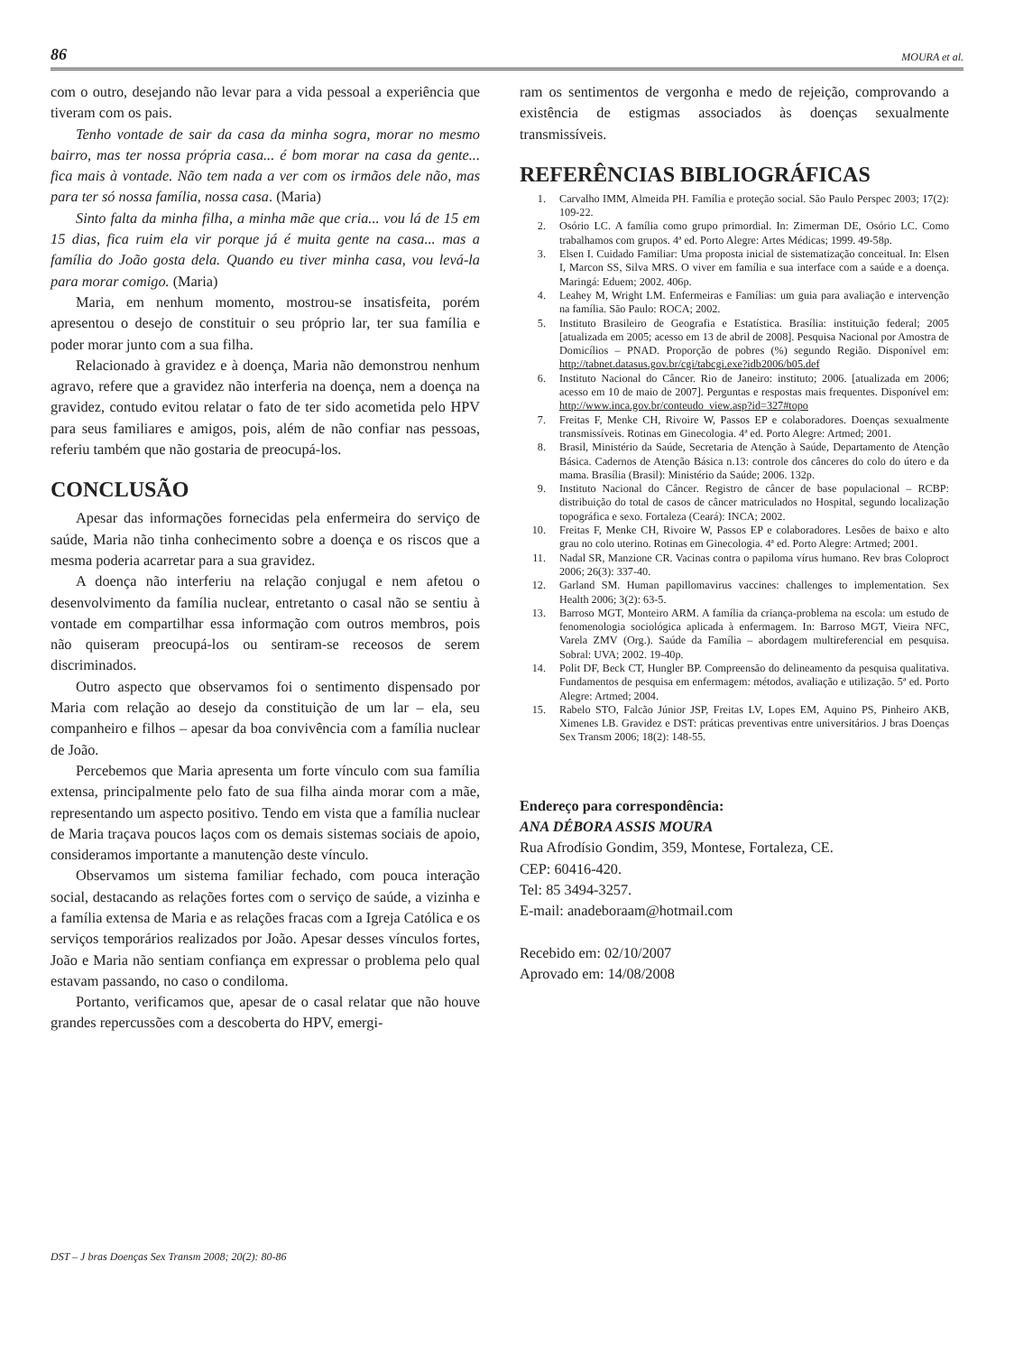86 MOURA et al.
com o outro, desejando não levar para a vida pessoal a experiência que tiveram com os pais.
Tenho vontade de sair da casa da minha sogra, morar no mesmo bairro, mas ter nossa própria casa... é bom morar na casa da gente... fica mais à vontade. Não tem nada a ver com os irmãos dele não, mas para ter só nossa família, nossa casa. (Maria)
Sinto falta da minha filha, a minha mãe que cria... vou lá de 15 em 15 dias, fica ruim ela vir porque já é muita gente na casa... mas a família do João gosta dela. Quando eu tiver minha casa, vou levá-la para morar comigo. (Maria)
Maria, em nenhum momento, mostrou-se insatisfeita, porém apresentou o desejo de constituir o seu próprio lar, ter sua família e poder morar junto com a sua filha.
Relacionado à gravidez e à doença, Maria não demonstrou nenhum agravo, refere que a gravidez não interferia na doença, nem a doença na gravidez, contudo evitou relatar o fato de ter sido acometida pelo HPV para seus familiares e amigos, pois, além de não confiar nas pessoas, referiu também que não gostaria de preocupá-los.
CONCLUSÃO
Apesar das informações fornecidas pela enfermeira do serviço de saúde, Maria não tinha conhecimento sobre a doença e os riscos que a mesma poderia acarretar para a sua gravidez.
A doença não interferiu na relação conjugal e nem afetou o desenvolvimento da família nuclear, entretanto o casal não se sentiu à vontade em compartilhar essa informação com outros membros, pois não quiseram preocupá-los ou sentiram-se receosos de serem discriminados.
Outro aspecto que observamos foi o sentimento dispensado por Maria com relação ao desejo da constituição de um lar – ela, seu companheiro e filhos – apesar da boa convivência com a família nuclear de João.
Percebemos que Maria apresenta um forte vínculo com sua família extensa, principalmente pelo fato de sua filha ainda morar com a mãe, representando um aspecto positivo. Tendo em vista que a família nuclear de Maria traçava poucos laços com os demais sistemas sociais de apoio, consideramos importante a manutenção deste vínculo.
Observamos um sistema familiar fechado, com pouca interação social, destacando as relações fortes com o serviço de saúde, a vizinha e a família extensa de Maria e as relações fracas com a Igreja Católica e os serviços temporários realizados por João. Apesar desses vínculos fortes, João e Maria não sentiam confiança em expressar o problema pelo qual estavam passando, no caso o condiloma.
Portanto, verificamos que, apesar de o casal relatar que não houve grandes repercussões com a descoberta do HPV, emergi-
ram os sentimentos de vergonha e medo de rejeição, comprovando a existência de estigmas associados às doenças sexualmente transmissíveis.
REFERÊNCIAS BIBLIOGRÁFICAS
1. Carvalho IMM, Almeida PH. Família e proteção social. São Paulo Perspec 2003; 17(2): 109-22.
2. Osório LC. A família como grupo primordial. In: Zimerman DE, Osório LC. Como trabalhamos com grupos. 4ª ed. Porto Alegre: Artes Médicas; 1999. 49-58p.
3. Elsen I. Cuidado Familiar: Uma proposta inicial de sistematização conceitual. In: Elsen I, Marcon SS, Silva MRS. O viver em família e sua interface com a saúde e a doença. Maringá: Eduem; 2002. 406p.
4. Leahey M, Wright LM. Enfermeiras e Famílias: um guia para avaliação e intervenção na família. São Paulo: ROCA; 2002.
5. Instituto Brasileiro de Geografia e Estatística. Brasília: instituição federal; 2005 [atualizada em 2005; acesso em 13 de abril de 2008]. Pesquisa Nacional por Amostra de Domicílios – PNAD. Proporção de pobres (%) segundo Região. Disponível em: http://tabnet.datasus.gov.br/cgi/tabcgi.exe?idb2006/b05.def
6. Instituto Nacional do Câncer. Rio de Janeiro: instituto; 2006. [atualizada em 2006; acesso em 10 de maio de 2007]. Perguntas e respostas mais frequentes. Disponível em: http://www.inca.gov.br/conteudo_view.asp?id=327#topo
7. Freitas F, Menke CH, Rivoire W, Passos EP e colaboradores. Doenças sexualmente transmissíveis. Rotinas em Ginecologia. 4ª ed. Porto Alegre: Artmed; 2001.
8. Brasil, Ministério da Saúde, Secretaria de Atenção à Saúde, Departamento de Atenção Básica. Cadernos de Atenção Básica n.13: controle dos cânceres do colo do útero e da mama. Brasília (Brasil): Ministério da Saúde; 2006. 132p.
9. Instituto Nacional do Câncer. Registro de câncer de base populacional – RCBP: distribuição do total de casos de câncer matriculados no Hospital, segundo localização topográfica e sexo. Fortaleza (Ceará): INCA; 2002.
10. Freitas F, Menke CH, Rivoire W, Passos EP e colaboradores. Lesões de baixo e alto grau no colo uterino. Rotinas em Ginecologia. 4ª ed. Porto Alegre: Artmed; 2001.
11. Nadal SR, Manzione CR. Vacinas contra o papiloma vírus humano. Rev bras Coloproct 2006; 26(3): 337-40.
12. Garland SM. Human papillomavirus vaccines: challenges to implementation. Sex Health 2006; 3(2): 63-5.
13. Barroso MGT, Monteiro ARM. A família da criança-problema na escola: um estudo de fenomenologia sociológica aplicada à enfermagem. In: Barroso MGT, Vieira NFC, Varela ZMV (Org.). Saúde da Família – abordagem multireferencial em pesquisa. Sobral: UVA; 2002. 19-40p.
14. Polit DF, Beck CT, Hungler BP. Compreensão do delineamento da pesquisa qualitativa. Fundamentos de pesquisa em enfermagem: métodos, avaliação e utilização. 5ª ed. Porto Alegre: Artmed; 2004.
15. Rabelo STO, Falcão Júnior JSP, Freitas LV, Lopes EM, Aquino PS, Pinheiro AKB, Ximenes LB. Gravidez e DST: práticas preventivas entre universitários. J bras Doenças Sex Transm 2006; 18(2): 148-55.
Endereço para correspondência:
ANA DÉBORA ASSIS MOURA
Rua Afrodísio Gondim, 359, Montese, Fortaleza, CE.
CEP: 60416-420.
Tel: 85 3494-3257.
E-mail: anadeboraam@hotmail.com
Recebido em: 02/10/2007
Aprovado em: 14/08/2008
DST – J bras Doenças Sex Transm 2008; 20(2): 80-86